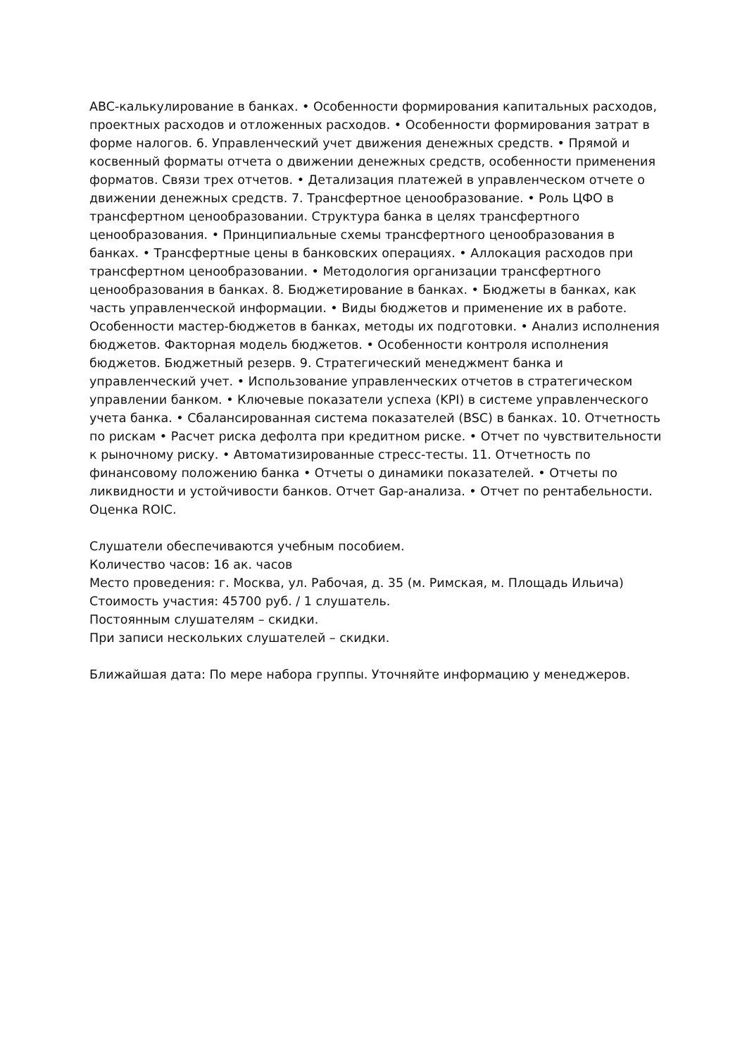ABC-калькулирование в банках. • Особенности формирования капитальных расходов, проектных расходов и отложенных расходов. • Особенности формирования затрат в форме налогов. 6. Управленческий учет движения денежных средств. • Прямой и косвенный форматы отчета о движении денежных средств, особенности применения форматов. Связи трех отчетов. • Детализация платежей в управленческом отчете о движении денежных средств. 7. Трансфертное ценообразование. • Роль ЦФО в трансфертном ценообразовании. Структура банка в целях трансфертного ценообразования. • Принципиальные схемы трансфертного ценообразования в банках. • Трансфертные цены в банковских операциях. • Аллокация расходов при трансфертном ценообразовании. • Методология организации трансфертного ценообразования в банках. 8. Бюджетирование в банках. • Бюджеты в банках, как часть управленческой информации. • Виды бюджетов и применение их в работе. Особенности мастер-бюджетов в банках, методы их подготовки. • Анализ исполнения бюджетов. Факторная модель бюджетов. • Особенности контроля исполнения бюджетов. Бюджетный резерв. 9. Стратегический менеджмент банка и управленческий учет. • Использование управленческих отчетов в стратегическом управлении банком. • Ключевые показатели успеха (KPI) в системе управленческого учета банка. • Сбалансированная система показателей (BSC) в банках. 10. Отчетность по рискам • Расчет риска дефолта при кредитном риске. • Отчет по чувствительности к рыночному риску. • Автоматизированные стресс-тесты. 11. Отчетность по финансовому положению банка • Отчеты о динамики показателей. • Отчеты по ликвидности и устойчивости банков. Отчет Gap-анализа. • Отчет по рентабельности. Оценка ROIC.
Слушатели обеспечиваются учебным пособием.
Количество часов: 16 ак. часов
Место проведения: г. Москва, ул. Рабочая, д. 35 (м. Римская, м. Площадь Ильича)
Стоимость участия: 45700 руб. / 1 слушатель.
Постоянным слушателям – скидки.
При записи нескольких слушателей – скидки.
Ближайшая дата: По мере набора группы. Уточняйте информацию у менеджеров.